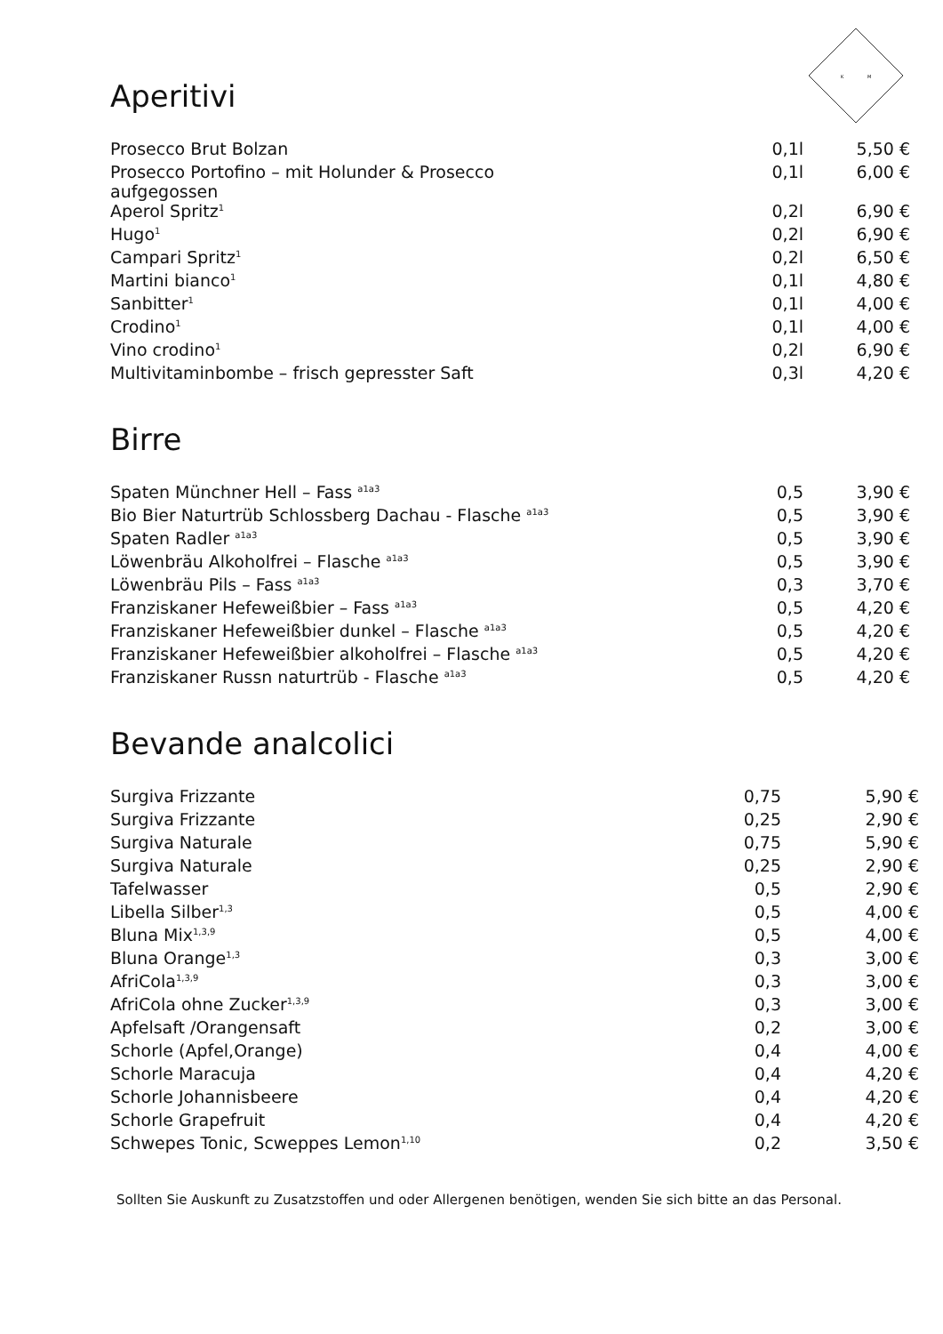K
M
Aperitivi
| Prosecco Brut Bolzan | 0,1l | 5,50 € |
| Prosecco Portofino – mit Holunder & Prosecco aufgegossen | 0,1l | 6,00 € |
| Aperol Spritz<sup>1</sup> | 0,2l | 6,90 € |
| Hugo<sup>1</sup> | 0,2l | 6,90 € |
| Campari Spritz<sup>1</sup> | 0,2l | 6,50 € |
| Martini bianco<sup>1</sup> | 0,1l | 4,80 € |
| Sanbitter<sup>1</sup> | 0,1l | 4,00 € |
| Crodino<sup>1</sup> | 0,1l | 4,00 € |
| Vino crodino<sup>1</sup> | 0,2l | 6,90 € |
| Multivitaminbombe – frisch gepresster Saft | 0,3l | 4,20 € |
Birre
| Spaten Münchner Hell – Fass <sup>a1a3</sup> | 0,5 | 3,90 € |
| Bio Bier Naturtrüb Schlossberg Dachau - Flasche <sup>a1a3</sup> | 0,5 | 3,90 € |
| Spaten Radler <sup>a1a3</sup> | 0,5 | 3,90 € |
| Löwenbräu Alkoholfrei – Flasche <sup>a1a3</sup> | 0,5 | 3,90 € |
| Löwenbräu Pils – Fass <sup>a1a3</sup> | 0,3 | 3,70 € |
| Franziskaner Hefeweißbier – Fass <sup>a1a3</sup> | 0,5 | 4,20 € |
| Franziskaner Hefeweißbier dunkel – Flasche <sup>a1a3</sup> | 0,5 | 4,20 € |
| Franziskaner Hefeweißbier alkoholfrei – Flasche <sup>a1a3</sup> | 0,5 | 4,20 € |
| Franziskaner Russn naturtrüb - Flasche <sup>a1a3</sup> | 0,5 | 4,20 € |
Bevande analcolici
| Surgiva Frizzante | 0,75 | 5,90 € |
| Surgiva Frizzante | 0,25 | 2,90 € |
| Surgiva Naturale | 0,75 | 5,90 € |
| Surgiva Naturale | 0,25 | 2,90 € |
| Tafelwasser | 0,5 | 2,90 € |
| Libella Silber<sup>1,3</sup> | 0,5 | 4,00 € |
| Bluna Mix<sup>1,3,9</sup> | 0,5 | 4,00 € |
| Bluna Orange<sup>1,3</sup> | 0,3 | 3,00 € |
| AfriCola<sup>1,3,9</sup> | 0,3 | 3,00 € |
| AfriCola ohne Zucker<sup>1,3,9</sup> | 0,3 | 3,00 € |
| Apfelsaft /Orangensaft | 0,2 | 3,00 € |
| Schorle (Apfel,Orange) | 0,4 | 4,00 € |
| Schorle Maracuja | 0,4 | 4,20 € |
| Schorle Johannisbeere | 0,4 | 4,20 € |
| Schorle Grapefruit | 0,4 | 4,20 € |
| Schwepes Tonic, Scweppes Lemon<sup>1,10</sup> | 0,2 | 3,50 € |
Sollten Sie Auskunft zu Zusatzstoffen und oder Allergenen benötigen, wenden Sie sich bitte an das Personal.